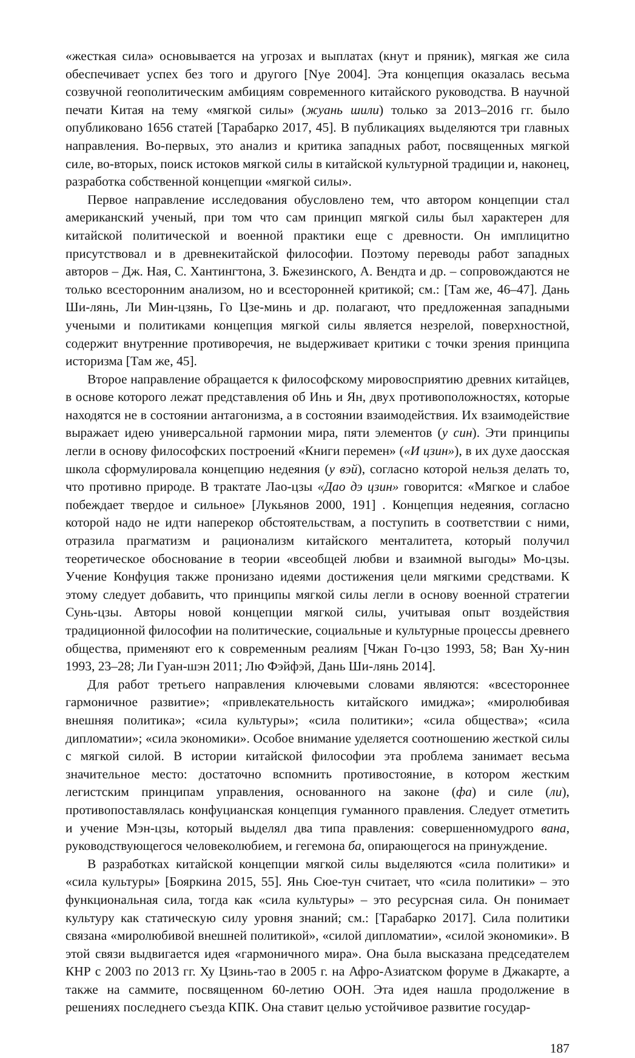«жесткая сила» основывается на угрозах и выплатах (кнут и пряник), мягкая же сила обеспечивает успех без того и другого [Nye 2004]. Эта концепция оказалась весьма созвучной геополитическим амбициям современного китайского руководства. В научной печати Китая на тему «мягкой силы» (жуань шили) только за 2013–2016 гг. было опубликовано 1656 статей [Тарабарко 2017, 45]. В публикациях выделяются три главных направления. Во-первых, это анализ и критика западных работ, посвященных мягкой силе, во-вторых, поиск истоков мягкой силы в китайской культурной традиции и, наконец, разработка собственной концепции «мягкой силы».
Первое направление исследования обусловлено тем, что автором концепции стал американский ученый, при том что сам принцип мягкой силы был характерен для китайской политической и военной практики еще с древности. Он имплицитно присутствовал и в древнекитайской философии. Поэтому переводы работ западных авторов – Дж. Ная, С. Хантингтона, З. Бжезинского, А. Вендта и др. – сопровождаются не только всесторонним анализом, но и всесторонней критикой; см.: [Там же, 46–47]. Дань Ши-лянь, Ли Мин-цзянь, Го Цзе-минь и др. полагают, что предложенная западными учеными и политиками концепция мягкой силы является незрелой, поверхностной, содержит внутренние противоречия, не выдерживает критики с точки зрения принципа историзма [Там же, 45].
Второе направление обращается к философскому мировосприятию древних китайцев, в основе которого лежат представления об Инь и Ян, двух противоположностях, которые находятся не в состоянии антагонизма, а в состоянии взаимодействия. Их взаимодействие выражает идею универсальной гармонии мира, пяти элементов (у син). Эти принципы легли в основу философских построений «Книги перемен» («И цзин»), в их духе даосская школа сформулировала концепцию недеяния (у вэй), согласно которой нельзя делать то, что противно природе. В трактате Лао-цзы «Дао дэ цзин» говорится: «Мягкое и слабое побеждает твердое и сильное» [Лукьянов 2000, 191] . Концепция недеяния, согласно которой надо не идти наперекор обстоятельствам, а поступить в соответствии с ними, отразила прагматизм и рационализм китайского менталитета, который получил теоретическое обоснование в теории «всеобщей любви и взаимной выгоды» Мо-цзы. Учение Конфуция также пронизано идеями достижения цели мягкими средствами. К этому следует добавить, что принципы мягкой силы легли в основу военной стратегии Сунь-цзы. Авторы новой концепции мягкой силы, учитывая опыт воздействия традиционной философии на политические, социальные и культурные процессы древнего общества, применяют его к современным реалиям [Чжан Го-цзо 1993, 58; Ван Ху-нин 1993, 23–28; Ли Гуан-шэн 2011; Лю Фэйфэй, Дань Ши-лянь 2014].
Для работ третьего направления ключевыми словами являются: «всестороннее гармоничное развитие»; «привлекательность китайского имиджа»; «миролюбивая внешняя политика»; «сила культуры»; «сила политики»; «сила общества»; «сила дипломатии»; «сила экономики». Особое внимание уделяется соотношению жесткой силы с мягкой силой. В истории китайской философии эта проблема занимает весьма значительное место: достаточно вспомнить противостояние, в котором жестким легистским принципам управления, основанного на законе (фа) и силе (ли), противопоставлялась конфуцианская концепция гуманного правления. Следует отметить и учение Мэн-цзы, который выделял два типа правления: совершенномудрого вана, руководствующегося человеколюбием, и гегемона ба, опирающегося на принуждение.
В разработках китайской концепции мягкой силы выделяются «сила политики» и «сила культуры» [Бояркина 2015, 55]. Янь Сюе-тун считает, что «сила политики» – это функциональная сила, тогда как «сила культуры» – это ресурсная сила. Он понимает культуру как статическую силу уровня знаний; см.: [Тарабарко 2017]. Сила политики связана «миролюбивой внешней политикой», «силой дипломатии», «силой экономики». В этой связи выдвигается идея «гармоничного мира». Она была высказана председателем КНР с 2003 по 2013 гг. Ху Цзинь-тао в 2005 г. на Афро-Азиатском форуме в Джакарте, а также на саммите, посвященном 60-летию ООН. Эта идея нашла продолжение в решениях последнего съезда КПК. Она ставит целью устойчивое развитие государ-
187